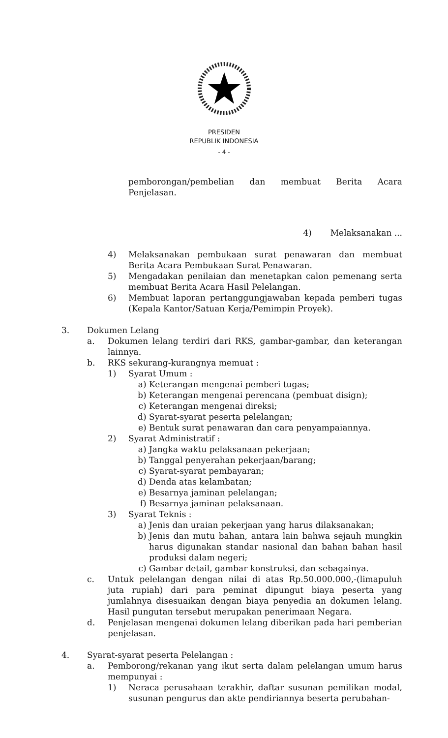PRESIDEN
REPUBLIK INDONESIA
- 4 -
pemborongan/pembelian dan membuat Berita Acara
Penjelasan.
4) Melaksanakan ...
4) Melaksanakan pembukaan surat penawaran dan membuat Berita Acara Pembukaan Surat Penawaran.
5) Mengadakan penilaian dan menetapkan calon pemenang serta membuat Berita Acara Hasil Pelelangan.
6) Membuat laporan pertanggungjawaban kepada pemberi tugas (Kepala Kantor/Satuan Kerja/Pemimpin Proyek).
3. Dokumen Lelang
a. Dokumen lelang terdiri dari RKS, gambar-gambar, dan keterangan lainnya.
b. RKS sekurang-kurangnya memuat :
1) Syarat Umum :
a) Keterangan mengenai pemberi tugas;
b) Keterangan mengenai perencana (pembuat disign);
c) Keterangan mengenai direksi;
d) Syarat-syarat peserta pelelangan;
e) Bentuk surat penawaran dan cara penyampaiannya.
2) Syarat Administratif :
a) Jangka waktu pelaksanaan pekerjaan;
b) Tanggal penyerahan pekerjaan/barang;
c) Syarat-syarat pembayaran;
d) Denda atas kelambatan;
e) Besarnya jaminan pelelangan;
f) Besarnya jaminan pelaksanaan.
3) Syarat Teknis :
a) Jenis dan uraian pekerjaan yang harus dilaksanakan;
b) Jenis dan mutu bahan, antara lain bahwa sejauh mungkin harus digunakan standar nasional dan bahan bahan hasil produksi dalam negeri;
c) Gambar detail, gambar konstruksi, dan sebagainya.
c. Untuk pelelangan dengan nilai di atas Rp.50.000.000,-(limapuluh juta rupiah) dari para peminat dipungut biaya peserta yang jumlahnya disesuaikan dengan biaya penyedia an dokumen lelang. Hasil pungutan tersebut merupakan penerimaan Negara.
d. Penjelasan mengenai dokumen lelang diberikan pada hari pemberian penjelasan.
4. Syarat-syarat peserta Pelelangan :
a. Pemborong/rekanan yang ikut serta dalam pelelangan umum harus mempunyai :
1) Neraca perusahaan terakhir, daftar susunan pemilikan modal, susunan pengurus dan akte pendiriannya beserta perubahan-